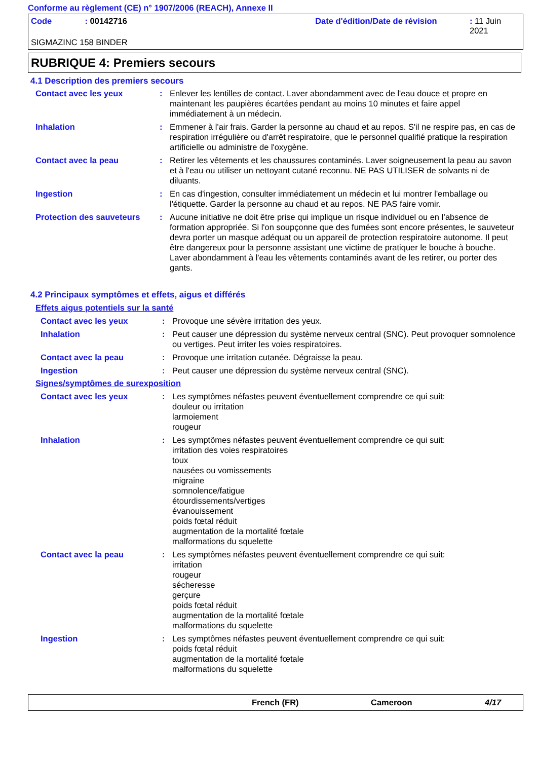Conforme au règlement (CE) n° 1907/2006 (REACH), Annexe II
Code: 00142716 Date d'édition/Date de révision: 11 Juin 2021
SIGMAZINC 158 BINDER
RUBRIQUE 4: Premiers secours
4.1 Description des premiers secours
Contact avec les yeux : Enlever les lentilles de contact. Laver abondamment avec de l'eau douce et propre en maintenant les paupières écartées pendant au moins 10 minutes et faire appel immédiatement à un médecin.
Inhalation : Emmener à l'air frais. Garder la personne au chaud et au repos. S'il ne respire pas, en cas de respiration irrégulière ou d'arrêt respiratoire, que le personnel qualifié pratique la respiration artificielle ou administre de l'oxygène.
Contact avec la peau : Retirer les vêtements et les chaussures contaminés. Laver soigneusement la peau au savon et à l'eau ou utiliser un nettoyant cutané reconnu. NE PAS UTILISER de solvants ni de diluants.
Ingestion : En cas d'ingestion, consulter immédiatement un médecin et lui montrer l'emballage ou l'étiquette. Garder la personne au chaud et au repos. NE PAS faire vomir.
Protection des sauveteurs
: Aucune initiative ne doit être prise qui implique un risque individuel ou en l’absence de formation appropriée. Si l'on soupçonne que des fumées sont encore présentes, le sauveteur devra porter un masque adéquat ou un appareil de protection respiratoire autonome. Il peut être dangereux pour la personne assistant une victime de pratiquer le bouche à bouche. Laver abondamment à l'eau les vêtements contaminés avant de les retirer, ou porter des gants.
4.2 Principaux symptômes et effets, aigus et différés
Effets aigus potentiels sur la santé
Contact avec les yeux : Provoque une sévère irritation des yeux.
Inhalation : Peut causer une dépression du système nerveux central (SNC). Peut provoquer somnolence ou vertiges. Peut irriter les voies respiratoires.
Contact avec la peau : Provoque une irritation cutanée. Dégraisse la peau.
Ingestion : Peut causer une dépression du système nerveux central (SNC).
Signes/symptômes de surexposition
Contact avec les yeux : Les symptômes néfastes peuvent éventuellement comprendre ce qui suit:
douleur ou irritation
larmoiement
rougeur
Inhalation : Les symptômes néfastes peuvent éventuellement comprendre ce qui suit:
irritation des voies respiratoires
toux
nausées ou vomissements
migraine
somnolence/fatigue
étourdissements/vertiges
évanouissement
poids fœtal réduit
augmentation de la mortalité fœtale
malformations du squelette
Contact avec la peau : Les symptômes néfastes peuvent éventuellement comprendre ce qui suit:
irritation
rougeur
sécheresse
gerçure
poids fœtal réduit
augmentation de la mortalité fœtale
malformations du squelette
Ingestion : Les symptômes néfastes peuvent éventuellement comprendre ce qui suit:
poids fœtal réduit
augmentation de la mortalité fœtale
malformations du squelette
French (FR) Cameroon 4/17